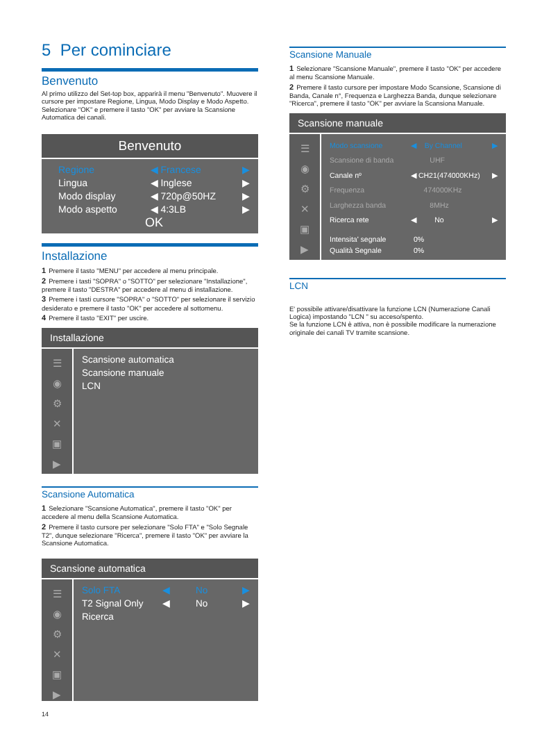5 Per cominciare
Benvenuto
Al primo utilizzo del Set-top box, apparirà il menu "Benvenuto". Muovere il cursore per impostare Regione, Lingua, Modo Display e Modo Aspetto.
Selezionare "OK" e premere il tasto "OK" per avviare la Scansione Automatica dei canali.
Benvenuto
Regione ◀ Francese ▶
Lingua ◀ Inglese ▶
Modo display ◀ 720p@50HZ ▶
Modo aspetto ◀ 4:3LB ▶
OK
Installazione
1 Premere il tasto "MENU" per accedere al menu principale.
2 Premere i tasti "SOPRA" o "SOTTO" per selezionare "Installazione", premere il tasto "DESTRA" per accedere al menu di installazione.
3 Premere i tasti cursore "SOPRA" o "SOTTO" per selezionare il servizio desiderato e premere il tasto "OK" per accedere al sottomenu.
4 Premere il tasto "EXIT" per uscire.
Installazione
☰
◉
⚙
✕
▣
▶
Scansione automatica
Scansione manuale
LCN
Scansione Automatica
1 Selezionare "Scansione Automatica", premere il tasto "OK" per accedere al menu della Scansione Automatica.
2 Premere il tasto cursore per selezionare "Solo FTA" e "Solo Segnale T2", dunque selezionare "Ricerca", premere il tasto "OK" per avviare la Scansione Automatica.
Scansione automatica
☰
◉
⚙
✕
▣
▶
Solo FTA ◀ No ▶
T2 Signal Only ◀ No ▶
Ricerca
14
Scansione Manuale
1 Selezionare "Scansione Manuale", premere il tasto "OK" per accedere al menu Scansione Manuale.
2 Premere il tasto cursore per impostare Modo Scansione, Scansione di Banda, Canale n°, Frequenza e Larghezza Banda, dunque selezionare "Ricerca", premere il tasto "OK" per avviare la Scansiona Manuale.
Scansione manuale
☰
◉
⚙
✕
▣
▶
Modo scansione ◀ By Channel ▶
Scansione di banda UHF
Canale nº ◀ CH21(474000KHz) ▶
Frequenza 474000KHz
Larghezza banda 8MHz
Ricerca rete ◀ No ▶
Intensita' segnale 0%
Qualità Segnale 0%
LCN
E' possibile attivare/disattivare la funzione LCN (Numerazione Canali Logica) impostando "LCN " su acceso/spento.
Se la funzione LCN è attiva, non è possibile modificare la numerazione originale dei canali TV tramite scansione.